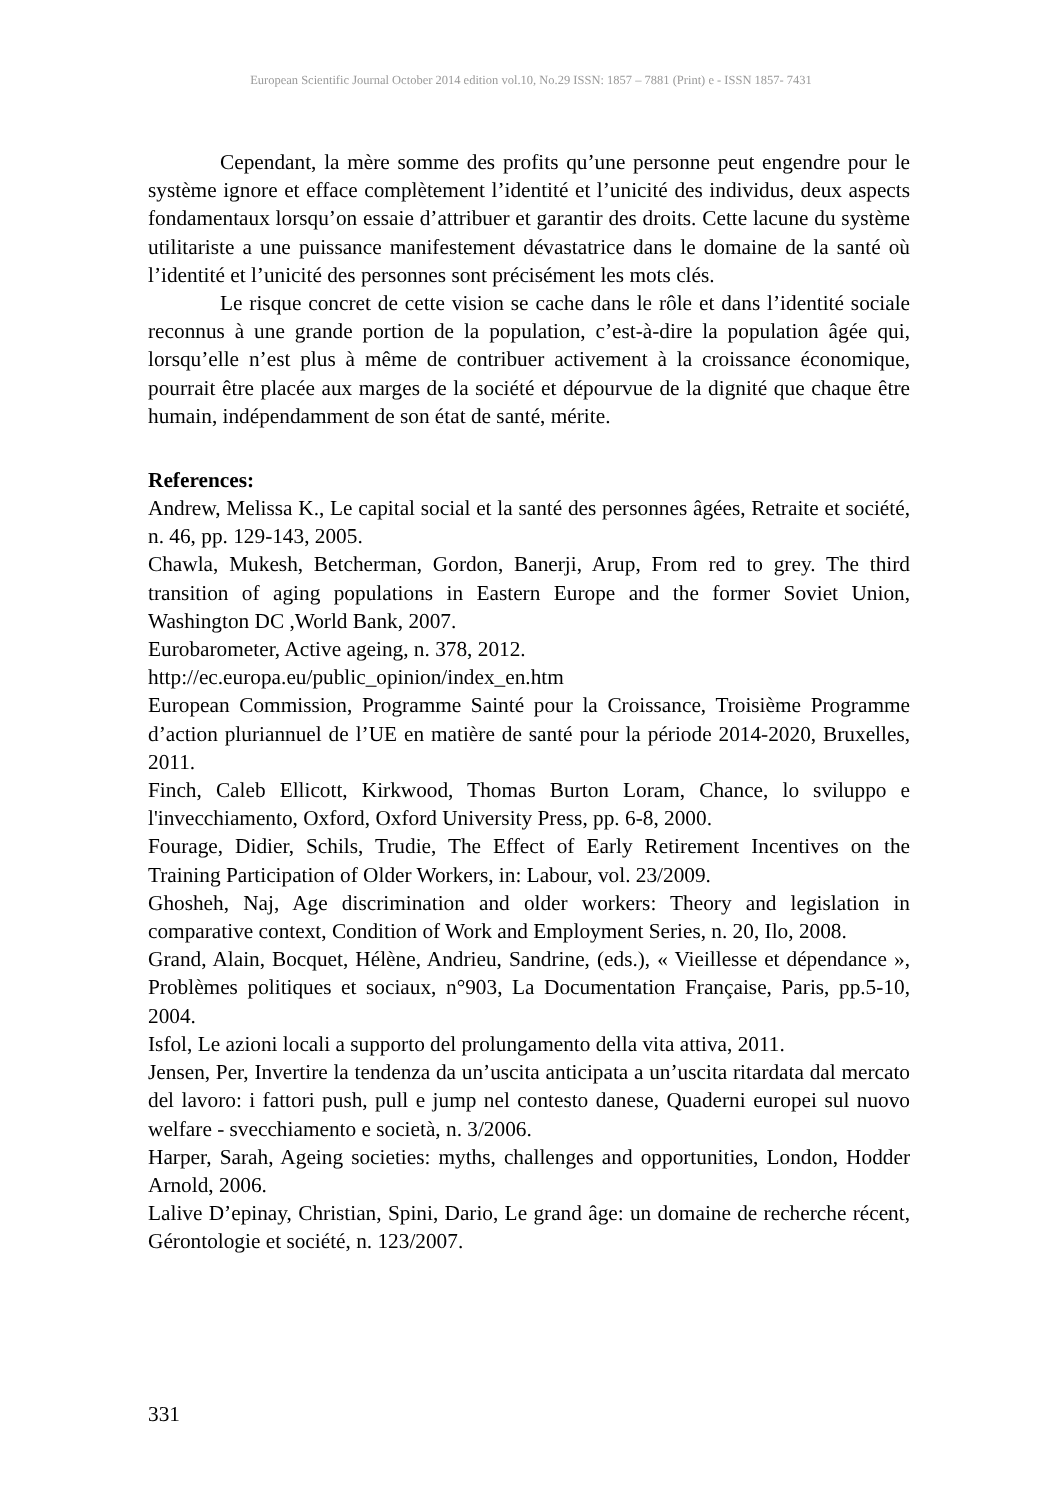European Scientific Journal October 2014 edition vol.10, No.29 ISSN: 1857 – 7881 (Print) e - ISSN 1857- 7431
Cependant, la mère somme des profits qu’une personne peut engendre pour le système ignore et efface complètement l’identité et l’unicité des individus, deux aspects fondamentaux lorsqu’on essaie d’attribuer et garantir des droits. Cette lacune du système utilitariste a une puissance manifestement dévastatrice dans le domaine de la santé où l’identité et l’unicité des personnes sont précisément les mots clés.
Le risque concret de cette vision se cache dans le rôle et dans l’identité sociale reconnus à une grande portion de la population, c’est-à-dire la population âgée qui, lorsqu’elle n’est plus à même de contribuer activement à la croissance économique, pourrait être placée aux marges de la société et dépourvue de la dignité que chaque être humain, indépendamment de son état de santé, mérite.
References:
Andrew, Melissa K., Le capital social et la santé des personnes âgées, Retraite et société, n. 46, pp. 129-143, 2005.
Chawla, Mukesh, Betcherman, Gordon, Banerji, Arup, From red to grey. The third transition of aging populations in Eastern Europe and the former Soviet Union, Washington DC ,World Bank, 2007.
Eurobarometer, Active ageing, n. 378, 2012.
http://ec.europa.eu/public_opinion/index_en.htm
European Commission, Programme Sainté pour la Croissance, Troisième Programme d’action pluriannuel de l’UE en matière de santé pour la période 2014-2020, Bruxelles, 2011.
Finch, Caleb Ellicott, Kirkwood, Thomas Burton Loram, Chance, lo sviluppo e l'invecchiamento, Oxford, Oxford University Press, pp. 6-8, 2000.
Fourage, Didier, Schils, Trudie, The Effect of Early Retirement Incentives on the Training Participation of Older Workers, in: Labour, vol. 23/2009.
Ghosheh, Naj, Age discrimination and older workers: Theory and legislation in comparative context, Condition of Work and Employment Series, n. 20, Ilo, 2008.
Grand, Alain, Bocquet, Hélène, Andrieu, Sandrine, (eds.), « Vieillesse et dépendance », Problèmes politiques et sociaux, n°903, La Documentation Française, Paris, pp.5-10, 2004.
Isfol, Le azioni locali a supporto del prolungamento della vita attiva, 2011.
Jensen, Per, Invertire la tendenza da un’uscita anticipata a un’uscita ritardata dal mercato del lavoro: i fattori push, pull e jump nel contesto danese, Quaderni europei sul nuovo welfare - svecchiamento e società, n. 3/2006.
Harper, Sarah, Ageing societies: myths, challenges and opportunities, London, Hodder Arnold, 2006.
Lalive D’epinay, Christian, Spini, Dario, Le grand âge: un domaine de recherche récent, Gérontologie et société, n. 123/2007.
331